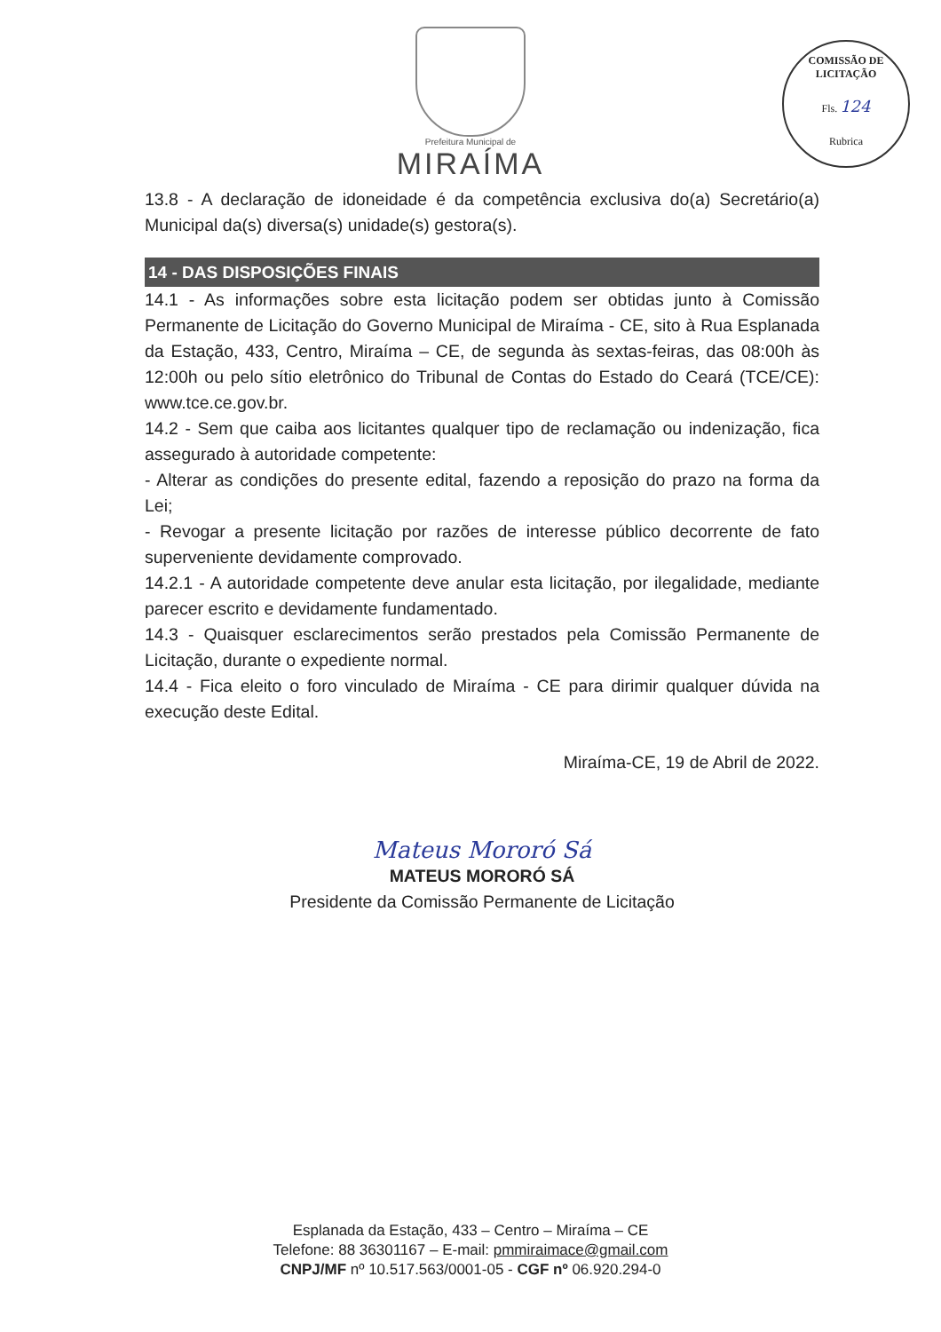Prefeitura Municipal de
MIRAÍMA
COMISSÃO DE LICITAÇÃO
Fls. 124
Rubrica
13.8 - A declaração de idoneidade é da competência exclusiva do(a) Secretário(a) Municipal da(s) diversa(s) unidade(s) gestora(s).
14 - DAS DISPOSIÇÕES FINAIS
14.1 - As informações sobre esta licitação podem ser obtidas junto à Comissão Permanente de Licitação do Governo Municipal de Miraíma - CE, sito à Rua Esplanada da Estação, 433, Centro, Miraíma – CE, de segunda às sextas-feiras, das 08:00h às 12:00h ou pelo sítio eletrônico do Tribunal de Contas do Estado do Ceará (TCE/CE): www.tce.ce.gov.br.
14.2 - Sem que caiba aos licitantes qualquer tipo de reclamação ou indenização, fica assegurado à autoridade competente:
- Alterar as condições do presente edital, fazendo a reposição do prazo na forma da Lei;
- Revogar a presente licitação por razões de interesse público decorrente de fato superveniente devidamente comprovado.
14.2.1 - A autoridade competente deve anular esta licitação, por ilegalidade, mediante parecer escrito e devidamente fundamentado.
14.3 - Quaisquer esclarecimentos serão prestados pela Comissão Permanente de Licitação, durante o expediente normal.
14.4 - Fica eleito o foro vinculado de Miraíma - CE para dirimir qualquer dúvida na execução deste Edital.
Miraíma-CE, 19 de Abril de 2022.
Mateus Mororó Sá
MATEUS MORORÓ SÁ
Presidente da Comissão Permanente de Licitação
Esplanada da Estação, 433 – Centro – Miraíma – CE
Telefone: 88 36301167 – E-mail: pmmiraimace@gmail.com
CNPJ/MF nº 10.517.563/0001-05 - CGF nº 06.920.294-0